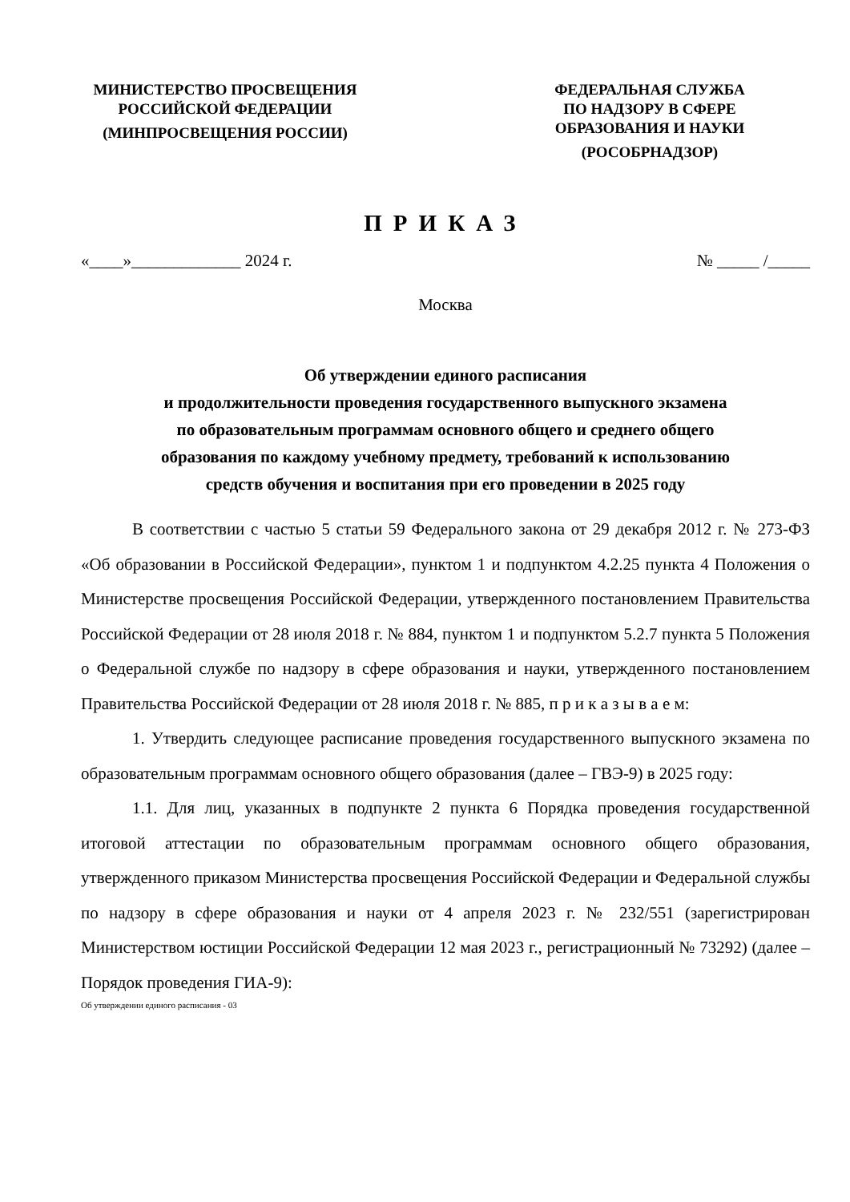МИНИСТЕРСТВО ПРОСВЕЩЕНИЯ
РОССИЙСКОЙ ФЕДЕРАЦИИ
(МИНПРОСВЕЩЕНИЯ РОССИИ)
ФЕДЕРАЛЬНАЯ СЛУЖБА
ПО НАДЗОРУ В СФЕРЕ
ОБРАЗОВАНИЯ И НАУКИ
(РОСОБРНАДЗОР)
ПРИКАЗ
«____»_____________ 2024 г. № _____ /_____
Москва
Об утверждении единого расписания
и продолжительности проведения государственного выпускного экзамена
по образовательным программам основного общего и среднего общего
образования по каждому учебному предмету, требований к использованию
средств обучения и воспитания при его проведении в 2025 году
В соответствии с частью 5 статьи 59 Федерального закона от 29 декабря 2012 г. № 273-ФЗ «Об образовании в Российской Федерации», пунктом 1 и подпунктом 4.2.25 пункта 4 Положения о Министерстве просвещения Российской Федерации, утвержденного постановлением Правительства Российской Федерации от 28 июля 2018 г. № 884, пунктом 1 и подпунктом 5.2.7 пункта 5 Положения о Федеральной службе по надзору в сфере образования и науки, утвержденного постановлением Правительства Российской Федерации от 28 июля 2018 г. № 885, п р и к а з ы в а е м:
1. Утвердить следующее расписание проведения государственного выпускного экзамена по образовательным программам основного общего образования (далее – ГВЭ-9) в 2025 году:
1.1. Для лиц, указанных в подпункте 2 пункта 6 Порядка проведения государственной итоговой аттестации по образовательным программам основного общего образования, утвержденного приказом Министерства просвещения Российской Федерации и Федеральной службы по надзору в сфере образования и науки от 4 апреля 2023 г. № 232/551 (зарегистрирован Министерством юстиции Российской Федерации 12 мая 2023 г., регистрационный № 73292) (далее – Порядок проведения ГИА-9):
Об утверждении единого расписания - 03